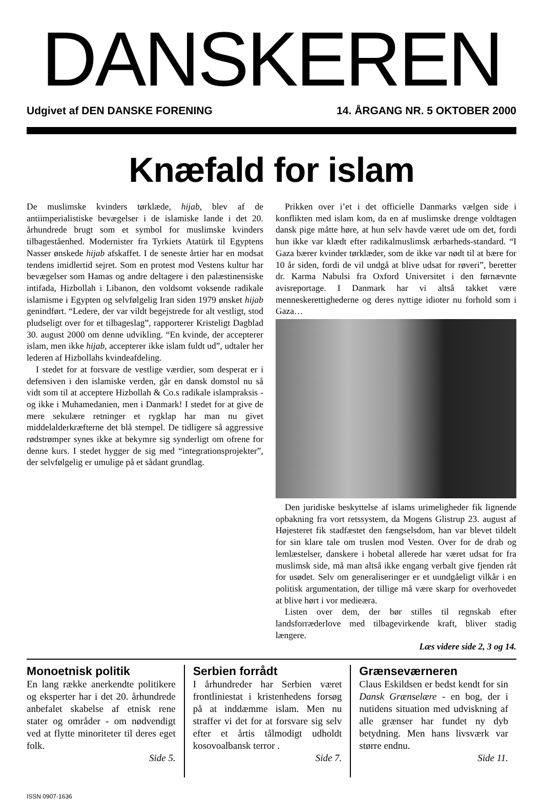DANSKEREN
Udgivet af DEN DANSKE FORENING 14. ÅRGANG NR. 5 OKTOBER 2000
Knæfald for islam
De muslimske kvinders tørklæde, hijab, blev af de antiimperialistiske bevægelser i de islamiske lande i det 20. århundrede brugt som et symbol for muslimske kvinders tilbageståenhed. Modernister fra Tyrkiets Atatürk til Egyptens Nasser ønskede hijab afskaffet. I de seneste årtier har en modsat tendens imidlertid sejret. Som en protest mod Vestens kultur har bevægelser som Hamas og andre deltagere i den palæstinensiske intifada, Hizbollah i Libanon, den voldsomt voksende radikale islamisme i Egypten og selvfølgelig Iran siden 1979 ønsket hijab genindført. “Ledere, der var vildt begejstrede for alt vestligt, stod pludseligt over for et tilbageslag”, rapporterer Kristeligt Dagblad 30. august 2000 om denne udvikling. “En kvinde, der accepterer islam, men ikke hijab, accepterer ikke islam fuldt ud”, udtaler her lederen af Hizbollahs kvindeafdeling.
I stedet for at forsvare de vestlige værdier, som desperat er i defensiven i den islamiske verden, går en dansk domstol nu så vidt som til at acceptere Hizbollah & Co.s radikale islampraksis - og ikke i Muhamedanien, men i Danmark! I stedet for at give de mere sekulære retninger et rygklap har man nu givet middelalderkræfterne det blå stempel. De tidligere så aggressive rødstrømper synes ikke at bekymre sig synderligt om ofrene for denne kurs. I stedet hygger de sig med “integrationsprojekter”, der selvfølgelig er umulige på et sådant grundlag.
Prikken over i’et i det officielle Danmarks vælgen side i konflikten med islam kom, da en af muslimske drenge voldtagen dansk pige måtte høre, at hun selv havde været ude om det, fordi hun ikke var klædt efter radikalmuslimsk ærbarheds-standard. “I Gaza bærer kvinder tørklæder, som de ikke var nødt til at bære for 10 år siden, fordi de vil undgå at blive udsat for røveri”, beretter dr. Karma Nabulsi fra Oxford Universitet i den førnævnte avisreportage. I Danmark har vi altså takket være menneskerettighederne og deres nyttige idioter nu forhold som i Gaza…
Den juridiske beskyttelse af islams urimeligheder fik lignende opbakning fra vort retssystem, da Mogens Glistrup 23. august af Højesteret fik stadfæstet den fængselsdom, han var blevet tildelt for sin klare tale om truslen mod Vesten. Over for de drab og lemlæstelser, danskere i hobetal allerede har været udsat for fra muslimsk side, må man altså ikke engang verbalt give fjenden råt for usødet. Selv om generaliseringer er et uundgåeligt vilkår i en politisk argumentation, der tillige må være skarp for overhovedet at blive hørt i vor medieæra.
Listen over dem, der bør stilles til regnskab efter landsforræderlove med tilbagevirkende kraft, bliver stadig længere.
Læs videre side 2, 3 og 14.
Monoetnisk politik
En lang række anerkendte politikere og eksperter har i det 20. århundrede anbefalet skabelse af etnisk rene stater og områder - om nødvendigt ved at flytte minoriteter til deres eget folk.
Side 5.
Serbien forrådt
I århundreder har Serbien været frontliniestat i kristenhedens forsøg på at inddæmme islam. Men nu straffer vi det for at forsvare sig selv efter et årtis tålmodigt udholdt kosovoalbansk terror .
Side 7.
Grænseværneren
Claus Eskildsen er bedst kendt for sin Dansk Grænselære - en bog, der i nutidens situation med udviskning af alle grænser har fundet ny dyb betydning. Men hans livsværk var større endnu.
Side 11.
ISSN 0907-1636